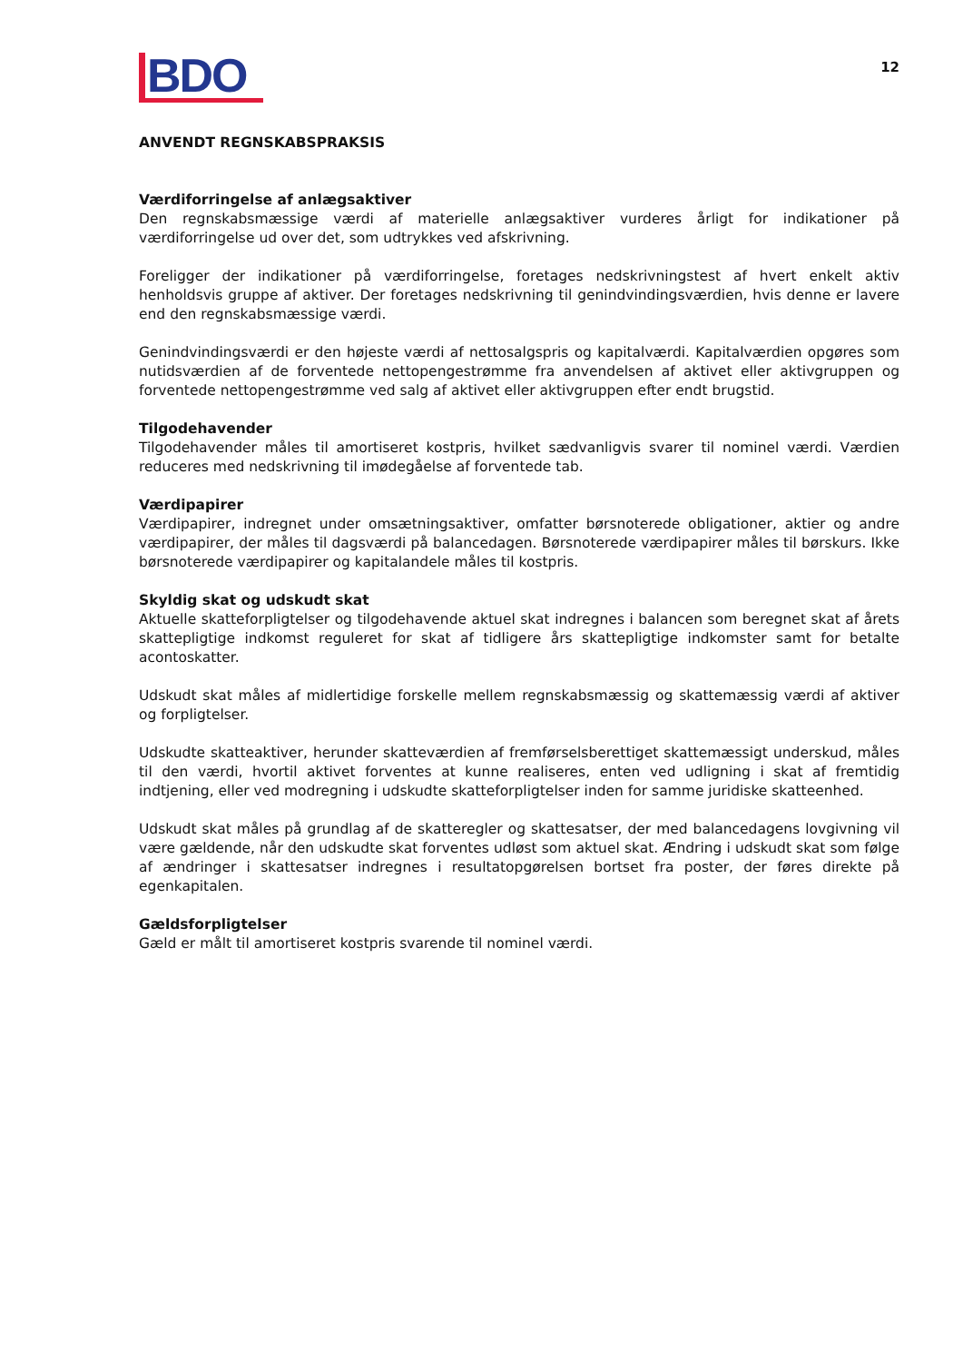BDO
12
ANVENDT REGNSKABSPRAKSIS
Værdiforringelse af anlægsaktiver
Den regnskabsmæssige værdi af materielle anlægsaktiver vurderes årligt for indikationer på værdiforringelse ud over det, som udtrykkes ved afskrivning.
Foreligger der indikationer på værdiforringelse, foretages nedskrivningstest af hvert enkelt aktiv henholdsvis gruppe af aktiver. Der foretages nedskrivning til genindvindingsværdien, hvis denne er lavere end den regnskabsmæssige værdi.
Genindvindingsværdi er den højeste værdi af nettosalgspris og kapitalværdi. Kapitalværdien opgøres som nutidsværdien af de forventede nettopengestrømme fra anvendelsen af aktivet eller aktivgruppen og forventede nettopengestrømme ved salg af aktivet eller aktivgruppen efter endt brugstid.
Tilgodehavender
Tilgodehavender måles til amortiseret kostpris, hvilket sædvanligvis svarer til nominel værdi. Værdien reduceres med nedskrivning til imødegåelse af forventede tab.
Værdipapirer
Værdipapirer, indregnet under omsætningsaktiver, omfatter børsnoterede obligationer, aktier og andre værdipapirer, der måles til dagsværdi på balancedagen. Børsnoterede værdipapirer måles til børskurs. Ikke børsnoterede værdipapirer og kapitalandele måles til kostpris.
Skyldig skat og udskudt skat
Aktuelle skatteforpligtelser og tilgodehavende aktuel skat indregnes i balancen som beregnet skat af årets skattepligtige indkomst reguleret for skat af tidligere års skattepligtige indkomster samt for betalte acontoskatter.
Udskudt skat måles af midlertidige forskelle mellem regnskabsmæssig og skattemæssig værdi af aktiver og forpligtelser.
Udskudte skatteaktiver, herunder skatteværdien af fremførselsberettiget skattemæssigt underskud, måles til den værdi, hvortil aktivet forventes at kunne realiseres, enten ved udligning i skat af fremtidig indtjening, eller ved modregning i udskudte skatteforpligtelser inden for samme juridiske skatteenhed.
Udskudt skat måles på grundlag af de skatteregler og skattesatser, der med balancedagens lovgivning vil være gældende, når den udskudte skat forventes udløst som aktuel skat. Ændring i udskudt skat som følge af ændringer i skattesatser indregnes i resultatopgørelsen bortset fra poster, der føres direkte på egenkapitalen.
Gældsforpligtelser
Gæld er målt til amortiseret kostpris svarende til nominel værdi.